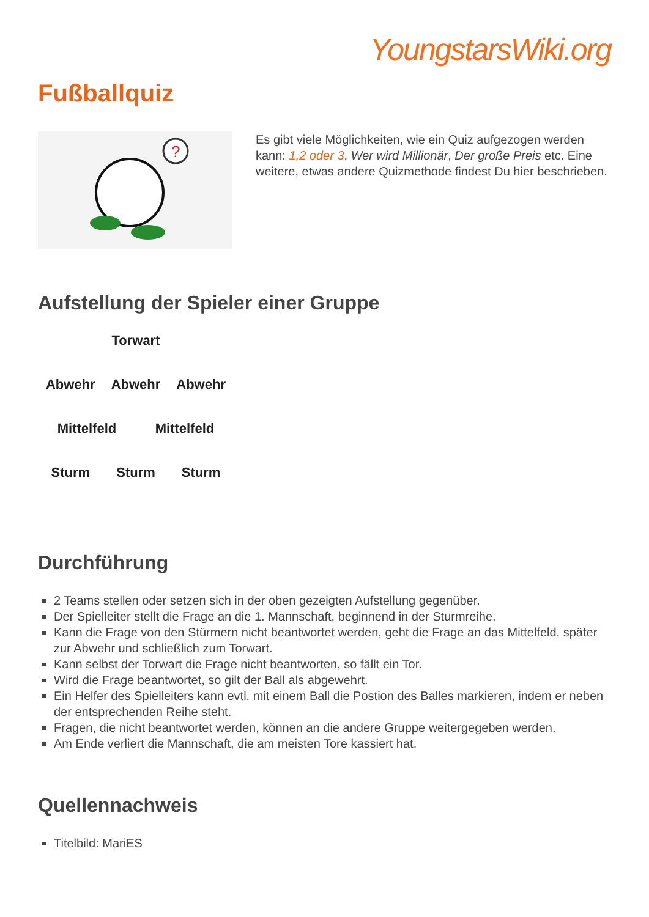YoungstarsWiki.org
Fußballquiz
?
Es gibt viele Möglichkeiten, wie ein Quiz aufgezogen werden kann: 1,2 oder 3, Wer wird Millionär, Der große Preis etc. Eine weitere, etwas andere Quizmethode findest Du hier beschrieben.
Aufstellung der Spieler einer Gruppe
Torwart
Abwehr Abwehr Abwehr
Mittelfeld Mittelfeld
Sturm Sturm Sturm
Durchführung
2 Teams stellen oder setzen sich in der oben gezeigten Aufstellung gegenüber.
Der Spielleiter stellt die Frage an die 1. Mannschaft, beginnend in der Sturmreihe.
Kann die Frage von den Stürmern nicht beantwortet werden, geht die Frage an das Mittelfeld, später zur Abwehr und schließlich zum Torwart.
Kann selbst der Torwart die Frage nicht beantworten, so fällt ein Tor.
Wird die Frage beantwortet, so gilt der Ball als abgewehrt.
Ein Helfer des Spielleiters kann evtl. mit einem Ball die Postion des Balles markieren, indem er neben der entsprechenden Reihe steht.
Fragen, die nicht beantwortet werden, können an die andere Gruppe weitergegeben werden.
Am Ende verliert die Mannschaft, die am meisten Tore kassiert hat.
Quellennachweis
Titelbild: MariES